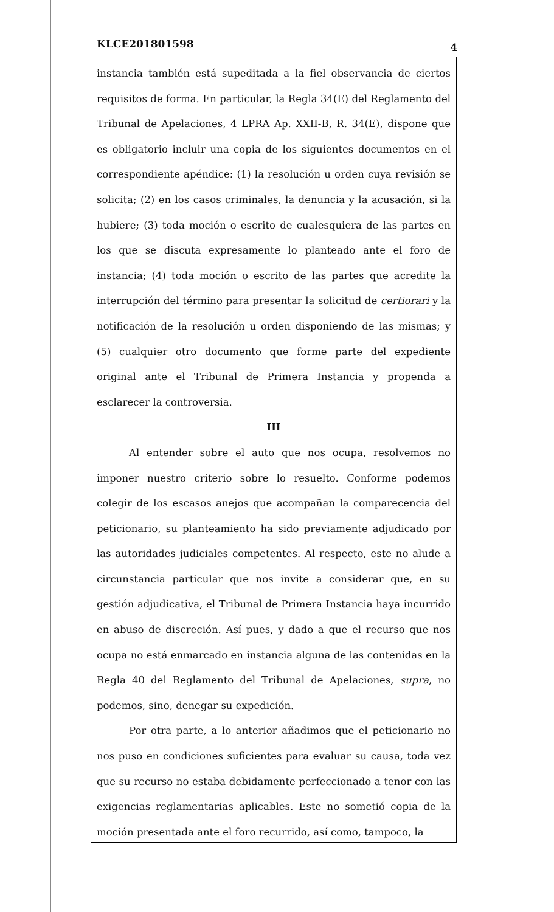KLCE201801598 4
instancia también está supeditada a la fiel observancia de ciertos requisitos de forma. En particular, la Regla 34(E) del Reglamento del Tribunal de Apelaciones, 4 LPRA Ap. XXII-B, R. 34(E), dispone que es obligatorio incluir una copia de los siguientes documentos en el correspondiente apéndice: (1) la resolución u orden cuya revisión se solicita; (2) en los casos criminales, la denuncia y la acusación, si la hubiere; (3) toda moción o escrito de cualesquiera de las partes en los que se discuta expresamente lo planteado ante el foro de instancia; (4) toda moción o escrito de las partes que acredite la interrupción del término para presentar la solicitud de certiorari y la notificación de la resolución u orden disponiendo de las mismas; y (5) cualquier otro documento que forme parte del expediente original ante el Tribunal de Primera Instancia y propenda a esclarecer la controversia.
III
Al entender sobre el auto que nos ocupa, resolvemos no imponer nuestro criterio sobre lo resuelto. Conforme podemos colegir de los escasos anejos que acompañan la comparecencia del peticionario, su planteamiento ha sido previamente adjudicado por las autoridades judiciales competentes. Al respecto, este no alude a circunstancia particular que nos invite a considerar que, en su gestión adjudicativa, el Tribunal de Primera Instancia haya incurrido en abuso de discreción. Así pues, y dado a que el recurso que nos ocupa no está enmarcado en instancia alguna de las contenidas en la Regla 40 del Reglamento del Tribunal de Apelaciones, supra, no podemos, sino, denegar su expedición.
Por otra parte, a lo anterior añadimos que el peticionario no nos puso en condiciones suficientes para evaluar su causa, toda vez que su recurso no estaba debidamente perfeccionado a tenor con las exigencias reglamentarias aplicables. Este no sometió copia de la moción presentada ante el foro recurrido, así como, tampoco, la